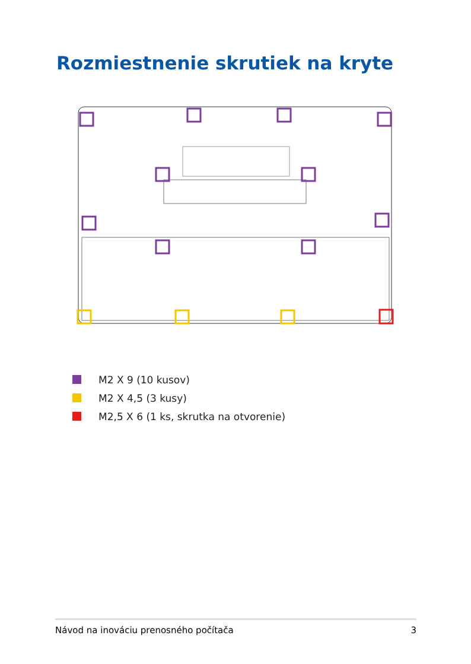Rozmiestnenie skrutiek na kryte
M2 X 9 (10 kusov)
M2 X 4,5 (3 kusy)
M2,5 X 6 (1 ks, skrutka na otvorenie)
Návod na inováciu prenosného počítača 3